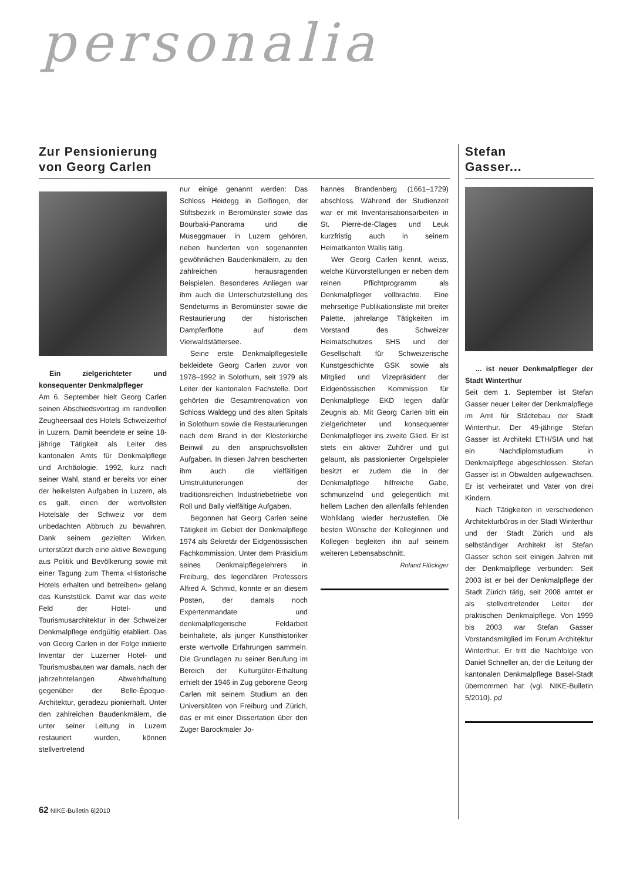personalia
Zur Pensionierung
von Georg Carlen
Ein zielgerichteter und konsequenter Denkmalpfleger
Am 6. September hielt Georg Carlen seinen Abschiedsvortrag im randvollen Zeugheersaal des Hotels Schweizerhof in Luzern. Damit beendete er seine 18-jährige Tätigkeit als Leiter des kantonalen Amts für Denkmalpflege und Archäologie. 1992, kurz nach seiner Wahl, stand er bereits vor einer der heikelsten Aufgaben in Luzern, als es galt, einen der wertvollsten Hotelsäle der Schweiz vor dem unbedachten Abbruch zu bewahren. Dank seinem gezielten Wirken, unterstützt durch eine aktive Bewegung aus Politik und Bevölkerung sowie mit einer Tagung zum Thema «Historische Hotels erhalten und betreiben» gelang das Kunststück. Damit war das weite Feld der Hotel- und Tourismusarchitektur in der Schweizer Denkmalpflege endgültig etabliert. Das von Georg Carlen in der Folge initiierte Inventar der Luzerner Hotel- und Tourismusbauten war damals, nach der jahrzehntelangen Abwehrhaltung gegenüber der Belle-Époque-Architektur, geradezu pionierhaft. Unter den zahlreichen Baudenkmälern, die unter seiner Leitung in Luzern restauriert wurden, können stellvertretend
nur einige genannt werden: Das Schloss Heidegg in Gelfingen, der Stiftsbezirk in Beromünster sowie das Bourbaki-Panorama und die Museggmauer in Luzern gehören, neben hunderten von sogenannten gewöhnlichen Baudenkmälern, zu den zahlreichen herausragenden Beispielen. Besonderes Anliegen war ihm auch die Unterschutzstellung des Sendeturms in Beromünster sowie die Restaurierung der historischen Dampferflotte auf dem Vierwaldstättersee.
Seine erste Denkmalpflegestelle bekleidete Georg Carlen zuvor von 1978–1992 in Solothurn, seit 1979 als Leiter der kantonalen Fachstelle. Dort gehörten die Gesamtrenovation von Schloss Waldegg und des alten Spitals in Solothurn sowie die Restaurierungen nach dem Brand in der Klosterkirche Beinwil zu den anspruchsvollsten Aufgaben. In diesen Jahren bescherten ihm auch die vielfältigen Umstrukturierungen der traditionsreichen Industriebetriebe von Roll und Bally vielfältige Aufgaben.
Begonnen hat Georg Carlen seine Tätigkeit im Gebiet der Denkmalpflege 1974 als Sekretär der Eidgenössischen Fachkommission. Unter dem Präsidium seines Denkmalpflegelehrers in Freiburg, des legendären Professors Alfred A. Schmid, konnte er an diesem Posten, der damals noch Expertenmandate und denkmalpflegerische Feldarbeit beinhaltete, als junger Kunsthistoriker erste wertvolle Erfahrungen sammeln. Die Grundlagen zu seiner Berufung im Bereich der Kulturgüter-Erhaltung erhielt der 1946 in Zug geborene Georg Carlen mit seinem Studium an den Universitäten von Freiburg und Zürich, das er mit einer Dissertation über den Zuger Barockmaler Jo-
hannes Brandenberg (1661–1729) abschloss. Während der Studienzeit war er mit Inventarisationsarbeiten in St. Pierre-de-Clages und Leuk kurzfristig auch in seinem Heimatkanton Wallis tätig.
Wer Georg Carlen kennt, weiss, welche Kürvorstellungen er neben dem reinen Pflichtprogramm als Denkmalpfleger vollbrachte. Eine mehrseitige Publikationsliste mit breiter Palette, jahrelange Tätigkeiten im Vorstand des Schweizer Heimatschutzes SHS und der Gesellschaft für Schweizerische Kunstgeschichte GSK sowie als Mitglied und Vizepräsident der Eidgenössischen Kommission für Denkmalpflege EKD legen dafür Zeugnis ab. Mit Georg Carlen tritt ein zielgerichteter und konsequenter Denkmalpfleger ins zweite Glied. Er ist stets ein aktiver Zuhörer und gut gelaunt, als passionierter Orgelspieler besitzt er zudem die in der Denkmalpflege hilfreiche Gabe, schmunzelnd und gelegentlich mit hellem Lachen den allenfalls fehlenden Wohlklang wieder herzustellen. Die besten Wünsche der Kolleginnen und Kollegen begleiten ihn auf seinem weiteren Lebensabschnitt.
Roland Flückiger
Stefan
Gasser...
... ist neuer Denkmalpfleger der Stadt Winterthur
Seit dem 1. September ist Stefan Gasser neuer Leiter der Denkmalpflege im Amt für Städtebau der Stadt Winterthur. Der 49-jährige Stefan Gasser ist Architekt ETH/SIA und hat ein Nachdiplomstudium in Denkmalpflege abgeschlossen. Stefan Gasser ist in Obwalden aufgewachsen. Er ist verheiratet und Vater von drei Kindern.
Nach Tätigkeiten in verschiedenen Architekturbüros in der Stadt Winterthur und der Stadt Zürich und als selbständiger Architekt ist Stefan Gasser schon seit einigen Jahren mit der Denkmalpflege verbunden: Seit 2003 ist er bei der Denkmalpflege der Stadt Zürich tätig, seit 2008 amtet er als stellvertretender Leiter der praktischen Denkmalpflege. Von 1999 bis 2003 war Stefan Gasser Vorstandsmitglied im Forum Architektur Winterthur. Er tritt die Nachfolge von Daniel Schneller an, der die Leitung der kantonalen Denkmalpflege Basel-Stadt übernommen hat (vgl. NIKE-Bulletin 5/2010). pd
62 NIKE-Bulletin 6|2010